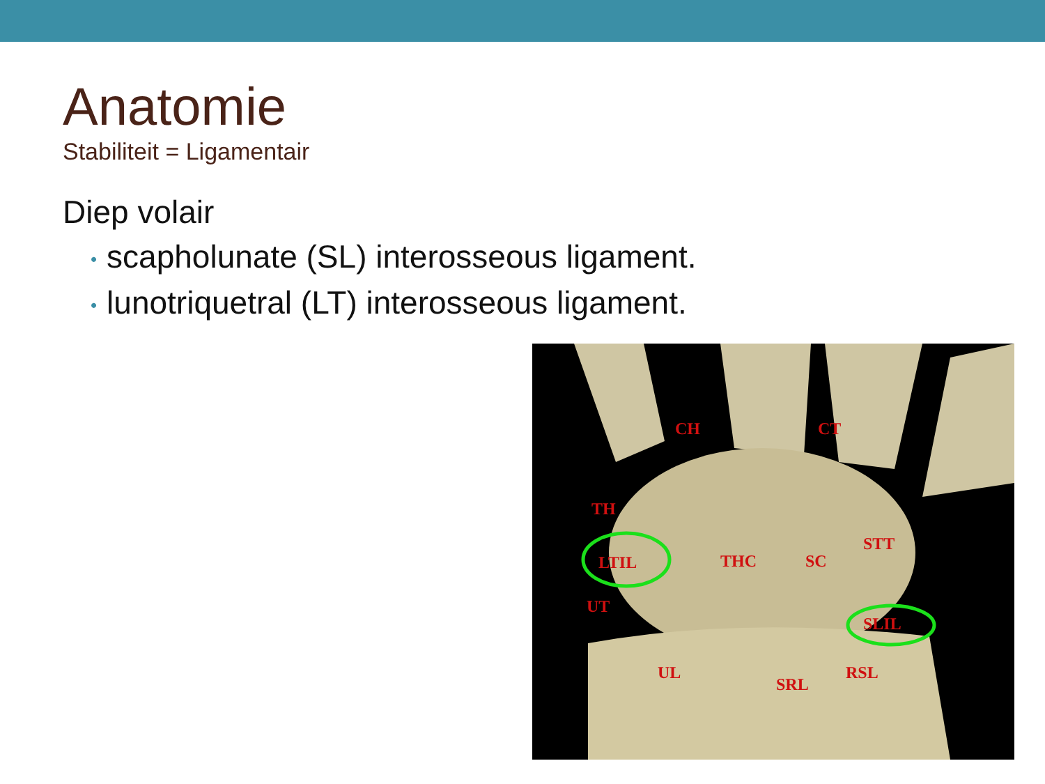Anatomie
Stabiliteit = Ligamentair
Diep volair
• scapholunate (SL) interosseous ligament.
• lunotriquetral (LT) interosseous ligament.
CH
CT
TH
STT
LTIL
THC
SC
UT
SLIL
UL
SRL
RSL